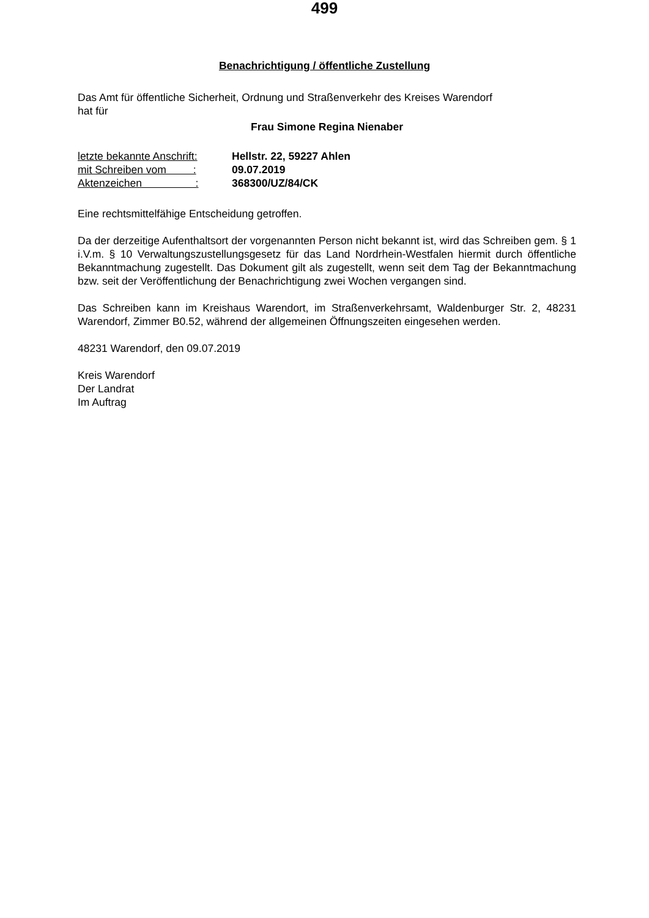499
Benachrichtigung / öffentliche Zustellung
Das Amt für öffentliche Sicherheit, Ordnung und Straßenverkehr des Kreises Warendorf
hat für
Frau Simone Regina Nienaber
| letzte bekannte Anschrift: | Hellstr. 22, 59227 Ahlen |
| mit Schreiben vom : | 09.07.2019 |
| Aktenzeichen : | 368300/UZ/84/CK |
Eine rechtsmittelfähige Entscheidung getroffen.
Da der derzeitige Aufenthaltsort der vorgenannten Person nicht bekannt ist, wird das Schreiben gem. § 1 i.V.m. § 10 Verwaltungszustellungsgesetz für das Land Nordrhein-Westfalen hiermit durch öffentliche Bekanntmachung zugestellt. Das Dokument gilt als zugestellt, wenn seit dem Tag der Bekanntmachung bzw. seit der Veröffentlichung der Benachrichtigung zwei Wochen vergangen sind.
Das Schreiben kann im Kreishaus Warendort, im Straßenverkehrsamt, Waldenburger Str. 2, 48231 Warendorf, Zimmer B0.52, während der allgemeinen Öffnungszeiten eingesehen werden.
48231 Warendorf, den 09.07.2019
Kreis Warendorf
Der Landrat
Im Auftrag